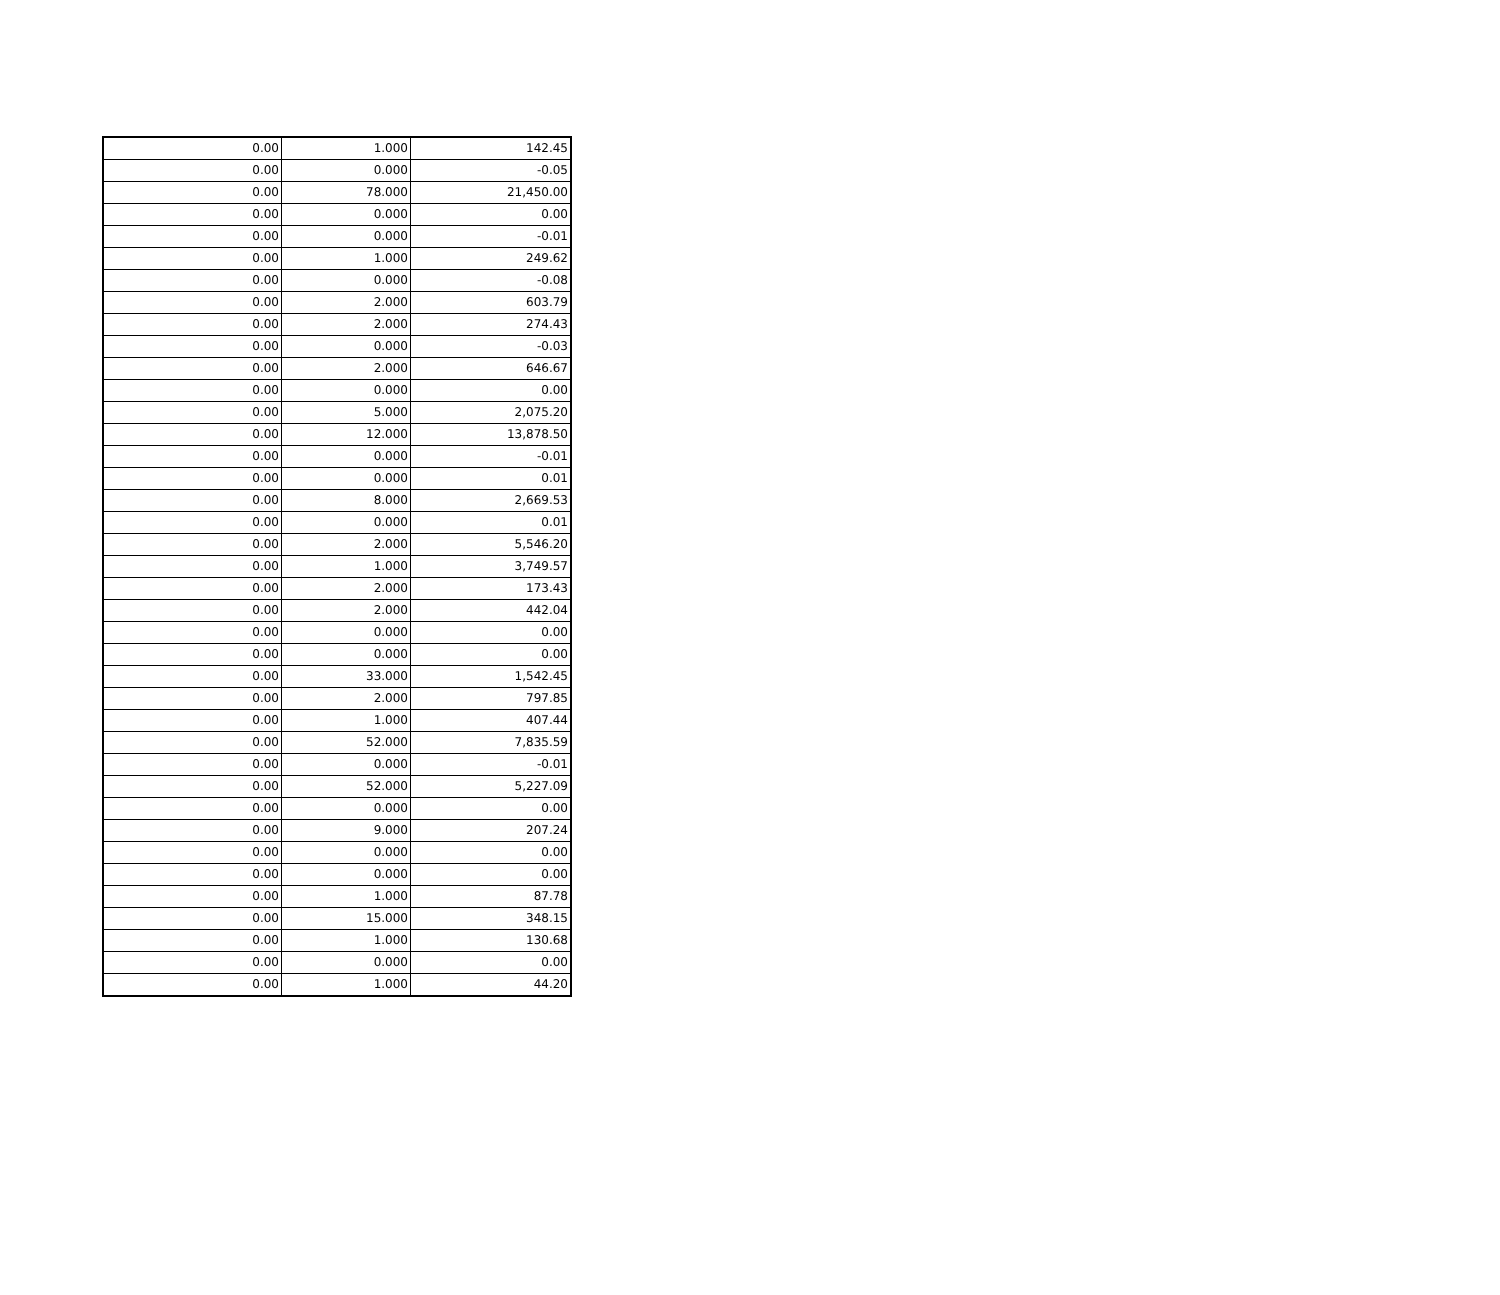| 0.00 | 1.000 | 142.45 |
| 0.00 | 0.000 | -0.05 |
| 0.00 | 78.000 | 21,450.00 |
| 0.00 | 0.000 | 0.00 |
| 0.00 | 0.000 | -0.01 |
| 0.00 | 1.000 | 249.62 |
| 0.00 | 0.000 | -0.08 |
| 0.00 | 2.000 | 603.79 |
| 0.00 | 2.000 | 274.43 |
| 0.00 | 0.000 | -0.03 |
| 0.00 | 2.000 | 646.67 |
| 0.00 | 0.000 | 0.00 |
| 0.00 | 5.000 | 2,075.20 |
| 0.00 | 12.000 | 13,878.50 |
| 0.00 | 0.000 | -0.01 |
| 0.00 | 0.000 | 0.01 |
| 0.00 | 8.000 | 2,669.53 |
| 0.00 | 0.000 | 0.01 |
| 0.00 | 2.000 | 5,546.20 |
| 0.00 | 1.000 | 3,749.57 |
| 0.00 | 2.000 | 173.43 |
| 0.00 | 2.000 | 442.04 |
| 0.00 | 0.000 | 0.00 |
| 0.00 | 0.000 | 0.00 |
| 0.00 | 33.000 | 1,542.45 |
| 0.00 | 2.000 | 797.85 |
| 0.00 | 1.000 | 407.44 |
| 0.00 | 52.000 | 7,835.59 |
| 0.00 | 0.000 | -0.01 |
| 0.00 | 52.000 | 5,227.09 |
| 0.00 | 0.000 | 0.00 |
| 0.00 | 9.000 | 207.24 |
| 0.00 | 0.000 | 0.00 |
| 0.00 | 0.000 | 0.00 |
| 0.00 | 1.000 | 87.78 |
| 0.00 | 15.000 | 348.15 |
| 0.00 | 1.000 | 130.68 |
| 0.00 | 0.000 | 0.00 |
| 0.00 | 1.000 | 44.20 |